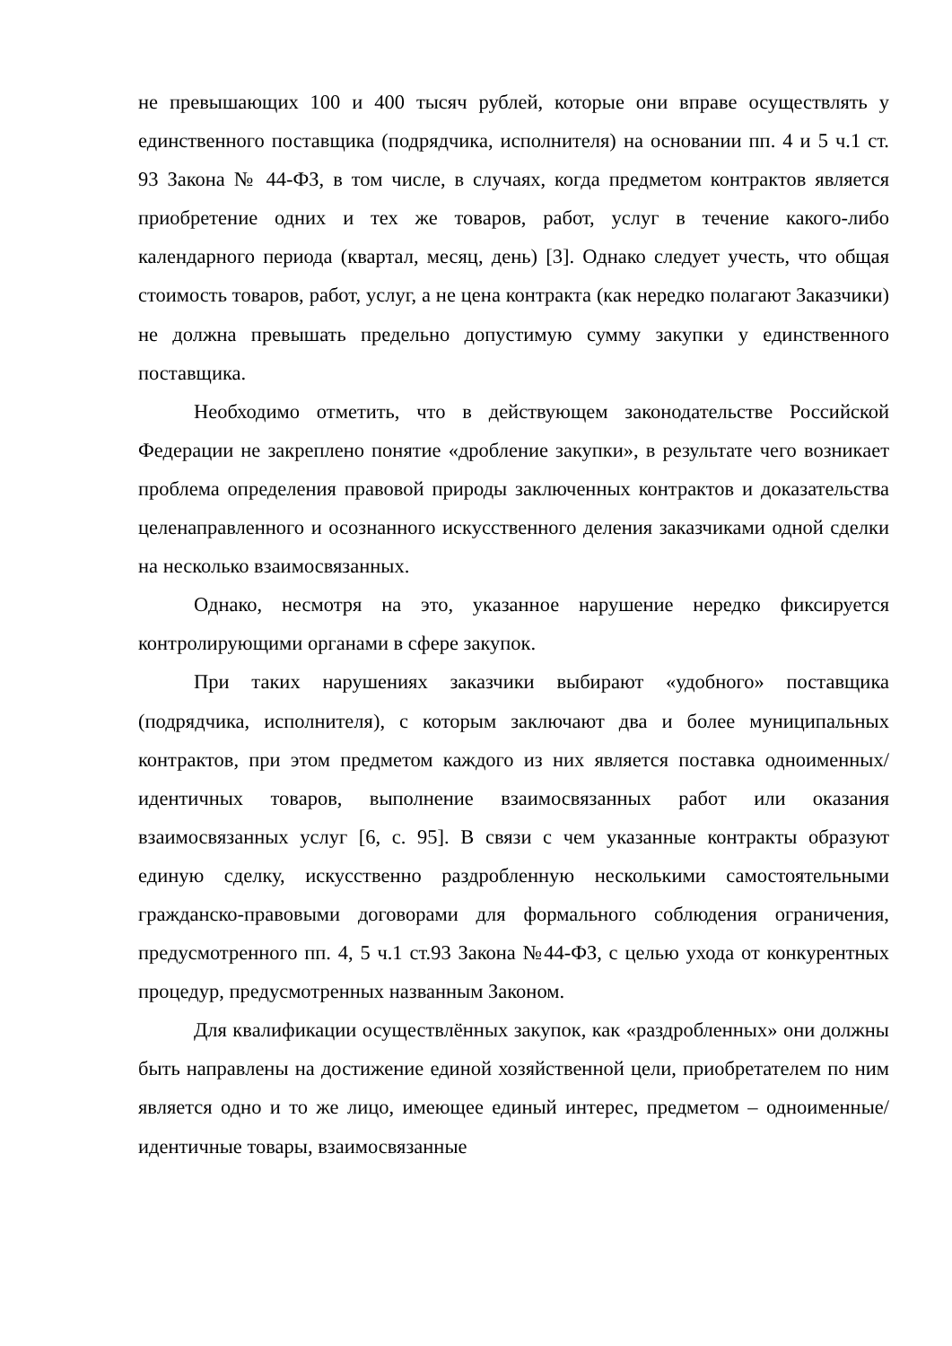не превышающих 100 и 400 тысяч рублей, которые они вправе осуществлять у единственного поставщика (подрядчика, исполнителя) на основании пп. 4 и 5 ч.1 ст. 93 Закона № 44-ФЗ, в том числе, в случаях, когда предметом контрактов является приобретение одних и тех же товаров, работ, услуг в течение какого-либо календарного периода (квартал, месяц, день) [3]. Однако следует учесть, что общая стоимость товаров, работ, услуг, а не цена контракта (как нередко полагают Заказчики) не должна превышать предельно допустимую сумму закупки у единственного поставщика.
Необходимо отметить, что в действующем законодательстве Российской Федерации не закреплено понятие «дробление закупки», в результате чего возникает проблема определения правовой природы заключенных контрактов и доказательства целенаправленного и осознанного искусственного деления заказчиками одной сделки на несколько взаимосвязанных.
Однако, несмотря на это, указанное нарушение нередко фиксируется контролирующими органами в сфере закупок.
При таких нарушениях заказчики выбирают «удобного» поставщика (подрядчика, исполнителя), с которым заключают два и более муниципальных контрактов, при этом предметом каждого из них является поставка одноименных/идентичных товаров, выполнение взаимосвязанных работ или оказания взаимосвязанных услуг [6, с. 95]. В связи с чем указанные контракты образуют единую сделку, искусственно раздробленную несколькими самостоятельными гражданско-правовыми договорами для формального соблюдения ограничения, предусмотренного пп. 4, 5 ч.1 ст.93 Закона №44-ФЗ, с целью ухода от конкурентных процедур, предусмотренных названным Законом.
Для квалификации осуществлённых закупок, как «раздробленных» они должны быть направлены на достижение единой хозяйственной цели, приобретателем по ним является одно и то же лицо, имеющее единый интерес, предметом – одноименные/идентичные товары, взаимосвязанные